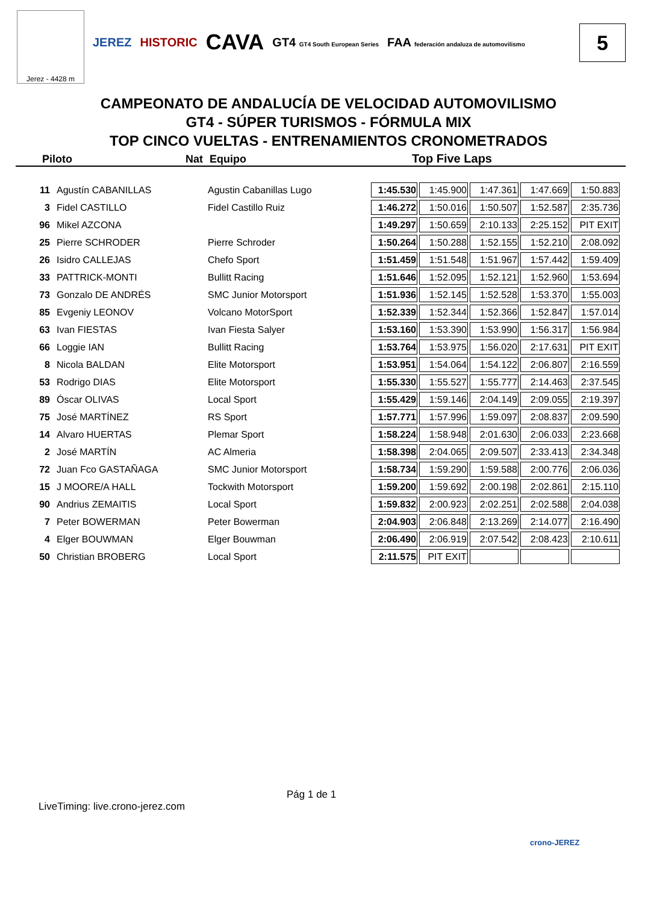Jerez - 4428 m
JEREZ HISTORIC
CAVA
GT4 GT4 South European Series
FAA federación andaluza de automovilismo
5
CAMPEONATO DE ANDALUCÍA DE VELOCIDAD AUTOMOVILISMO
GT4 - SÚPER TURISMOS - FÓRMULA MIX
TOP CINCO VUELTAS - ENTRENAMIENTOS CRONOMETRADOS
Piloto Nat Equipo Top Five Laps
| 11 | Agustín CABANILLAS | Agustin Cabanillas Lugo | 1:45.530 | 1:45.900 | 1:47.361 | 1:47.669 | 1:50.883 |
| 3 | Fidel CASTILLO | Fidel Castillo Ruiz | 1:46.272 | 1:50.016 | 1:50.507 | 1:52.587 | 2:35.736 |
| 96 | Mikel AZCONA | | 1:49.297 | 1:50.659 | 2:10.133 | 2:25.152 | PIT EXIT |
| 25 | Pierre SCHRODER | Pierre Schroder | 1:50.264 | 1:50.288 | 1:52.155 | 1:52.210 | 2:08.092 |
| 26 | Isidro CALLEJAS | Chefo Sport | 1:51.459 | 1:51.548 | 1:51.967 | 1:57.442 | 1:59.409 |
| 33 | PATTRICK-MONTI | Bullitt Racing | 1:51.646 | 1:52.095 | 1:52.121 | 1:52.960 | 1:53.694 |
| 73 | Gonzalo DE ANDRÉS | SMC Junior Motorsport | 1:51.936 | 1:52.145 | 1:52.528 | 1:53.370 | 1:55.003 |
| 85 | Evgeniy LEONOV | Volcano MotorSport | 1:52.339 | 1:52.344 | 1:52.366 | 1:52.847 | 1:57.014 |
| 63 | Ivan FIESTAS | Ivan Fiesta Salyer | 1:53.160 | 1:53.390 | 1:53.990 | 1:56.317 | 1:56.984 |
| 66 | Loggie IAN | Bullitt Racing | 1:53.764 | 1:53.975 | 1:56.020 | 2:17.631 | PIT EXIT |
| 8 | Nicola BALDAN | Elite Motorsport | 1:53.951 | 1:54.064 | 1:54.122 | 2:06.807 | 2:16.559 |
| 53 | Rodrigo DIAS | Elite Motorsport | 1:55.330 | 1:55.527 | 1:55.777 | 2:14.463 | 2:37.545 |
| 89 | Óscar OLIVAS | Local Sport | 1:55.429 | 1:59.146 | 2:04.149 | 2:09.055 | 2:19.397 |
| 75 | José MARTÍNEZ | RS Sport | 1:57.771 | 1:57.996 | 1:59.097 | 2:08.837 | 2:09.590 |
| 14 | Alvaro HUERTAS | Plemar Sport | 1:58.224 | 1:58.948 | 2:01.630 | 2:06.033 | 2:23.668 |
| 2 | José MARTÍN | AC Almeria | 1:58.398 | 2:04.065 | 2:09.507 | 2:33.413 | 2:34.348 |
| 72 | Juan Fco GASTAÑAGA | SMC Junior Motorsport | 1:58.734 | 1:59.290 | 1:59.588 | 2:00.776 | 2:06.036 |
| 15 | J MOORE/A HALL | Tockwith Motorsport | 1:59.200 | 1:59.692 | 2:00.198 | 2:02.861 | 2:15.110 |
| 90 | Andrius ZEMAITIS | Local Sport | 1:59.832 | 2:00.923 | 2:02.251 | 2:02.588 | 2:04.038 |
| 7 | Peter BOWERMAN | Peter Bowerman | 2:04.903 | 2:06.848 | 2:13.269 | 2:14.077 | 2:16.490 |
| 4 | Elger BOUWMAN | Elger Bouwman | 2:06.490 | 2:06.919 | 2:07.542 | 2:08.423 | 2:10.611 |
| 50 | Christian BROBERG | Local Sport | 2:11.575 | PIT EXIT | | | |
Pág 1 de 1
LiveTiming: live.crono-jerez.com
crono-JEREZ